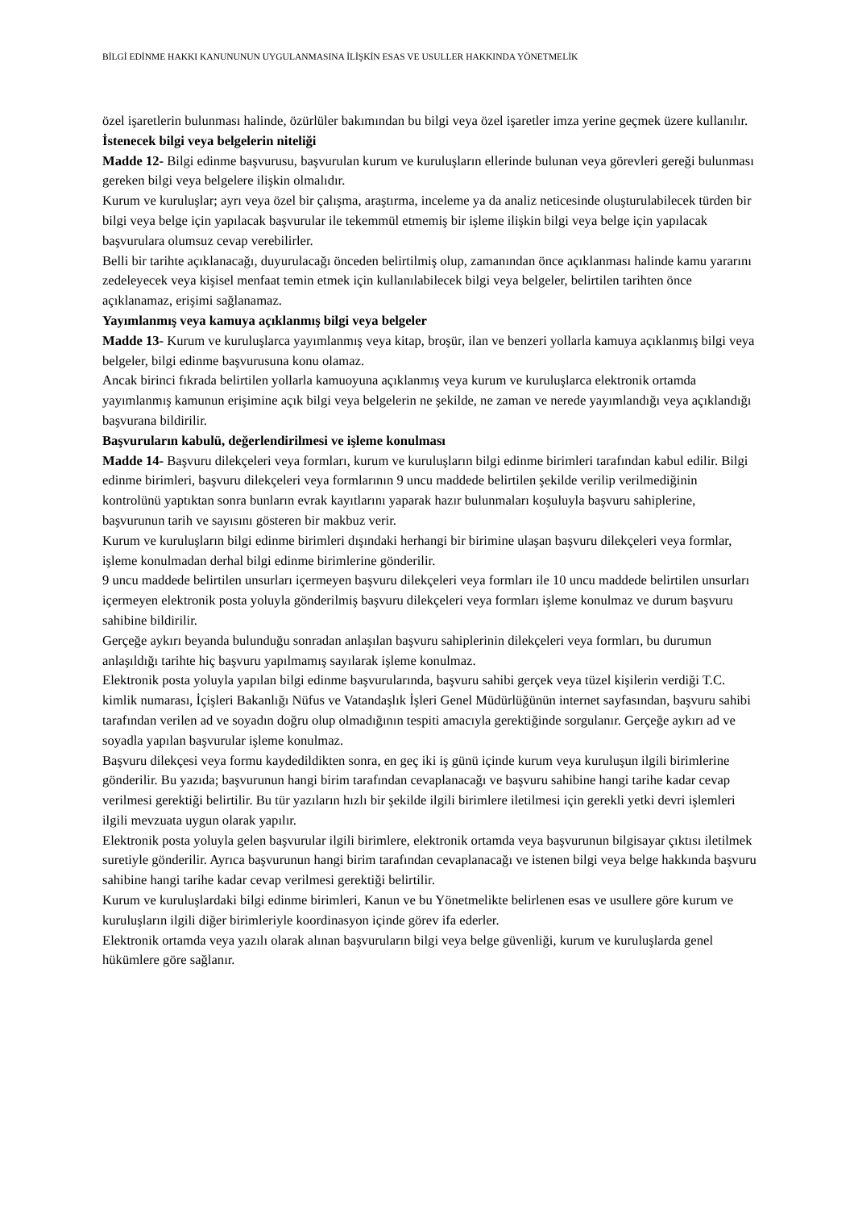BİLGİ EDİNME HAKKI KANUNUNUN UYGULANMASINA İLİŞKİN ESAS VE USULLER HAKKINDA YÖNETMELİK
özel işaretlerin bulunması halinde, özürlüler bakımından bu bilgi veya özel işaretler imza yerine geçmek üzere kullanılır.
İstenecek bilgi veya belgelerin niteliği
Madde 12- Bilgi edinme başvurusu, başvurulan kurum ve kuruluşların ellerinde bulunan veya görevleri gereği bulunması gereken bilgi veya belgelere ilişkin olmalıdır.
Kurum ve kuruluşlar; ayrı veya özel bir çalışma, araştırma, inceleme ya da analiz neticesinde oluşturulabilecek türden bir bilgi veya belge için yapılacak başvurular ile tekemmül etmemiş bir işleme ilişkin bilgi veya belge için yapılacak başvurulara olumsuz cevap verebilirler.
Belli bir tarihte açıklanacağı, duyurulacağı önceden belirtilmiş olup, zamanından önce açıklanması halinde kamu yararını zedeleyecek veya kişisel menfaat temin etmek için kullanılabilecek bilgi veya belgeler, belirtilen tarihten önce açıklanamaz, erişimi sağlanamaz.
Yayımlanmış veya kamuya açıklanmış bilgi veya belgeler
Madde 13- Kurum ve kuruluşlarca yayımlanmış veya kitap, broşür, ilan ve benzeri yollarla kamuya açıklanmış bilgi veya belgeler, bilgi edinme başvurusuna konu olamaz.
Ancak birinci fıkrada belirtilen yollarla kamuoyuna açıklanmış veya kurum ve kuruluşlarca elektronik ortamda yayımlanmış kamunun erişimine açık bilgi veya belgelerin ne şekilde, ne zaman ve nerede yayımlandığı veya açıklandığı başvurana bildirilir.
Başvuruların kabulü, değerlendirilmesi ve işleme konulması
Madde 14- Başvuru dilekçeleri veya formları, kurum ve kuruluşların bilgi edinme birimleri tarafından kabul edilir. Bilgi edinme birimleri, başvuru dilekçeleri veya formlarının 9 uncu maddede belirtilen şekilde verilip verilmediğinin kontrolünü yaptıktan sonra bunların evrak kayıtlarını yaparak hazır bulunmaları koşuluyla başvuru sahiplerine, başvurunun tarih ve sayısını gösteren bir makbuz verir.
Kurum ve kuruluşların bilgi edinme birimleri dışındaki herhangi bir birimine ulaşan başvuru dilekçeleri veya formlar, işleme konulmadan derhal bilgi edinme birimlerine gönderilir.
9 uncu maddede belirtilen unsurları içermeyen başvuru dilekçeleri veya formları ile 10 uncu maddede belirtilen unsurları içermeyen elektronik posta yoluyla gönderilmiş başvuru dilekçeleri veya formları işleme konulmaz ve durum başvuru sahibine bildirilir.
Gerçeğe aykırı beyanda bulunduğu sonradan anlaşılan başvuru sahiplerinin dilekçeleri veya formları, bu durumun anlaşıldığı tarihte hiç başvuru yapılmamış sayılarak işleme konulmaz.
Elektronik posta yoluyla yapılan bilgi edinme başvurularında, başvuru sahibi gerçek veya tüzel kişilerin verdiği T.C. kimlik numarası, İçişleri Bakanlığı Nüfus ve Vatandaşlık İşleri Genel Müdürlüğünün internet sayfasından, başvuru sahibi tarafından verilen ad ve soyadın doğru olup olmadığının tespiti amacıyla gerektiğinde sorgulanır. Gerçeğe aykırı ad ve soyadla yapılan başvurular işleme konulmaz.
Başvuru dilekçesi veya formu kaydedildikten sonra, en geç iki iş günü içinde kurum veya kuruluşun ilgili birimlerine gönderilir. Bu yazıda; başvurunun hangi birim tarafından cevaplanacağı ve başvuru sahibine hangi tarihe kadar cevap verilmesi gerektiği belirtilir. Bu tür yazıların hızlı bir şekilde ilgili birimlere iletilmesi için gerekli yetki devri işlemleri ilgili mevzuata uygun olarak yapılır.
Elektronik posta yoluyla gelen başvurular ilgili birimlere, elektronik ortamda veya başvurunun bilgisayar çıktısı iletilmek suretiyle gönderilir. Ayrıca başvurunun hangi birim tarafından cevaplanacağı ve istenen bilgi veya belge hakkında başvuru sahibine hangi tarihe kadar cevap verilmesi gerektiği belirtilir.
Kurum ve kuruluşlardaki bilgi edinme birimleri, Kanun ve bu Yönetmelikte belirlenen esas ve usullere göre kurum ve kuruluşların ilgili diğer birimleriyle koordinasyon içinde görev ifa ederler.
Elektronik ortamda veya yazılı olarak alınan başvuruların bilgi veya belge güvenliği, kurum ve kuruluşlarda genel hükümlere göre sağlanır.